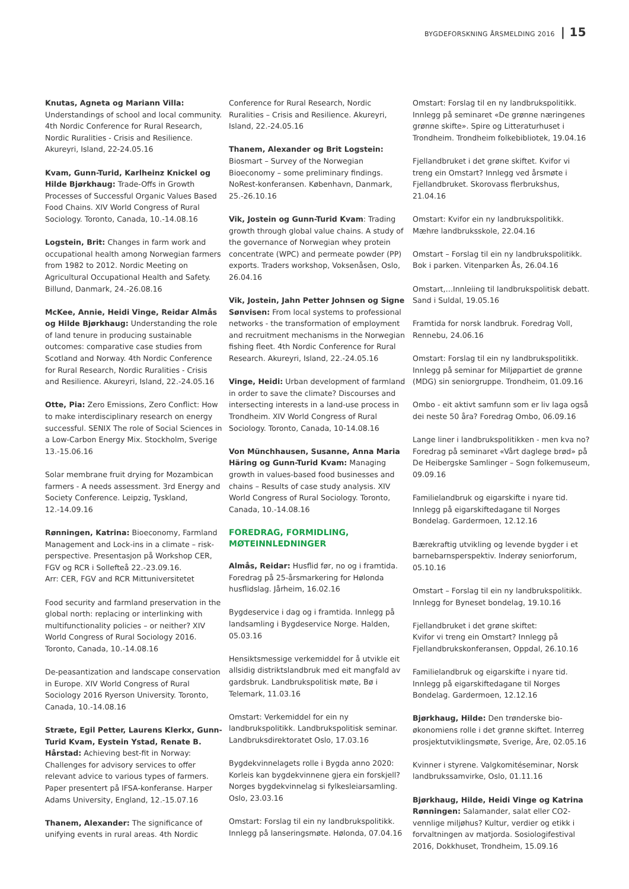BYGDEFORSKNING ÅRSMELDING 2016 | 15
Knutas, Agneta og Mariann Villa:
Understandings of school and local community. 4th Nordic Conference for Rural Research, Nordic Ruralities - Crisis and Resilience. Akureyri, Island, 22-24.05.16
Kvam, Gunn-Turid, Karlheinz Knickel og Hilde Bjørkhaug: Trade-Offs in Growth Processes of Successful Organic Values Based Food Chains. XIV World Congress of Rural Sociology. Toronto, Canada, 10.-14.08.16
Logstein, Brit: Changes in farm work and occupational health among Norwegian farmers from 1982 to 2012. Nordic Meeting on Agricultural Occupational Health and Safety. Billund, Danmark, 24.-26.08.16
McKee, Annie, Heidi Vinge, Reidar Almås og Hilde Bjørkhaug: Understanding the role of land tenure in producing sustainable outcomes: comparative case studies from Scotland and Norway. 4th Nordic Conference for Rural Research, Nordic Ruralities - Crisis and Resilience. Akureyri, Island, 22.-24.05.16
Otte, Pia: Zero Emissions, Zero Conflict: How to make interdisciplinary research on energy successful. SENIX The role of Social Sciences in a Low-Carbon Energy Mix. Stockholm, Sverige 13.-15.06.16
Solar membrane fruit drying for Mozambican farmers - A needs assessment. 3rd Energy and Society Conference. Leipzig, Tyskland, 12.-14.09.16
Rønningen, Katrina: Bioeconomy, Farmland Management and Lock-ins in a climate – risk-perspective. Presentasjon på Workshop CER, FGV og RCR i Sollefteå 22.-23.09.16.
Arr: CER, FGV and RCR Mittuniversitetet
Food security and farmland preservation in the global north: replacing or interlinking with multifunctionality policies – or neither? XIV World Congress of Rural Sociology 2016. Toronto, Canada, 10.-14.08.16
De-peasantization and landscape conservation in Europe. XIV World Congress of Rural Sociology 2016 Ryerson University. Toronto, Canada, 10.-14.08.16
Stræte, Egil Petter, Laurens Klerkx, Gunn-Turid Kvam, Eystein Ystad, Renate B. Hårstad: Achieving best-fit in Norway: Challenges for advisory services to offer relevant advice to various types of farmers. Paper presentert på IFSA-konferanse. Harper Adams University, England, 12.-15.07.16
Thanem, Alexander: The significance of unifying events in rural areas. 4th Nordic
Conference for Rural Research, Nordic Ruralities – Crisis and Resilience. Akureyri, Island, 22.-24.05.16
Thanem, Alexander og Brit Logstein:
Biosmart – Survey of the Norwegian Bioeconomy – some preliminary findings. NoRest-konferansen. København, Danmark, 25.-26.10.16
Vik, Jostein og Gunn-Turid Kvam: Trading growth through global value chains. A study of the governance of Norwegian whey protein concentrate (WPC) and permeate powder (PP) exports. Traders workshop, Voksenåsen, Oslo, 26.04.16
Vik, Jostein, Jahn Petter Johnsen og Signe Sønvisen: From local systems to professional networks - the transformation of employment and recruitment mechanisms in the Norwegian fishing fleet. 4th Nordic Conference for Rural Research. Akureyri, Island, 22.-24.05.16
Vinge, Heidi: Urban development of farmland in order to save the climate? Discourses and intersecting interests in a land-use process in Trondheim. XIV World Congress of Rural Sociology. Toronto, Canada, 10-14.08.16
Von Münchhausen, Susanne, Anna Maria Häring og Gunn-Turid Kvam: Managing growth in values-based food businesses and chains – Results of case study analysis. XIV World Congress of Rural Sociology. Toronto, Canada, 10.-14.08.16
FOREDRAG, FORMIDLING,
MØTEINNLEDNINGER
Almås, Reidar: Husflid før, no og i framtida. Foredrag på 25-årsmarkering for Hølonda husflidslag. Jårheim, 16.02.16
Bygdeservice i dag og i framtida. Innlegg på landsamling i Bygdeservice Norge. Halden, 05.03.16
Hensiktsmessige verkemiddel for å utvikle eit allsidig distriktslandbruk med eit mangfald av gardsbruk. Landbrukspolitisk møte, Bø i Telemark, 11.03.16
Omstart: Verkemiddel for ein ny landbrukspolitikk. Landbrukspolitisk seminar. Landbruksdirektoratet Oslo, 17.03.16
Bygdekvinnelagets rolle i Bygda anno 2020: Korleis kan bygdekvinnene gjera ein forskjell? Norges bygdekvinnelag si fylkesleiarsamling. Oslo, 23.03.16
Omstart: Forslag til ein ny landbrukspolitikk. Innlegg på lanseringsmøte. Hølonda, 07.04.16
Omstart: Forslag til en ny landbrukspolitikk. Innlegg på seminaret «De grønne næringenes grønne skifte». Spire og Litteraturhuset i Trondheim. Trondheim folkebibliotek, 19.04.16
Fjellandbruket i det grøne skiftet. Kvifor vi treng ein Omstart? Innlegg ved årsmøte i Fjellandbruket. Skorovass flerbrukshus, 21.04.16
Omstart: Kvifor ein ny landbrukspolitikk. Mæhre landbruksskole, 22.04.16
Omstart – Forslag til ein ny landbrukspolitikk. Bok i parken. Vitenparken Ås, 26.04.16
Omstart,…Innleiing til landbrukspolitisk debatt. Sand i Suldal, 19.05.16
Framtida for norsk landbruk. Foredrag Voll, Rennebu, 24.06.16
Omstart: Forslag til ein ny landbrukspolitikk. Innlegg på seminar for Miljøpartiet de grønne (MDG) sin seniorgruppe. Trondheim, 01.09.16
Ombo - eit aktivt samfunn som er liv laga også dei neste 50 åra? Foredrag Ombo, 06.09.16
Lange liner i landbrukspolitikken - men kva no? Foredrag på seminaret «Vårt daglege brød» på De Heibergske Samlinger – Sogn folkemuseum, 09.09.16
Familielandbruk og eigarskifte i nyare tid. Innlegg på eigarskiftedagane til Norges Bondelag. Gardermoen, 12.12.16
Bærekraftig utvikling og levende bygder i et barnebarnsperspektiv. Inderøy seniorforum, 05.10.16
Omstart – Forslag til ein ny landbrukspolitikk. Innlegg for Byneset bondelag, 19.10.16
Fjellandbruket i det grøne skiftet:
Kvifor vi treng ein Omstart? Innlegg på Fjellandbrukskonferansen, Oppdal, 26.10.16
Familielandbruk og eigarskifte i nyare tid. Innlegg på eigarskiftedagane til Norges Bondelag. Gardermoen, 12.12.16
Bjørkhaug, Hilde: Den trønderske bio-økonomiens rolle i det grønne skiftet. Interreg prosjektutviklingsmøte, Sverige, Åre, 02.05.16
Kvinner i styrene. Valgkomitéseminar, Norsk landbrukssamvirke, Oslo, 01.11.16
Bjørkhaug, Hilde, Heidi Vinge og Katrina Rønningen: Salamander, salat eller CO2-vennlige miljøhus? Kultur, verdier og etikk i forvaltningen av matjorda. Sosiologifestival 2016, Dokkhuset, Trondheim, 15.09.16